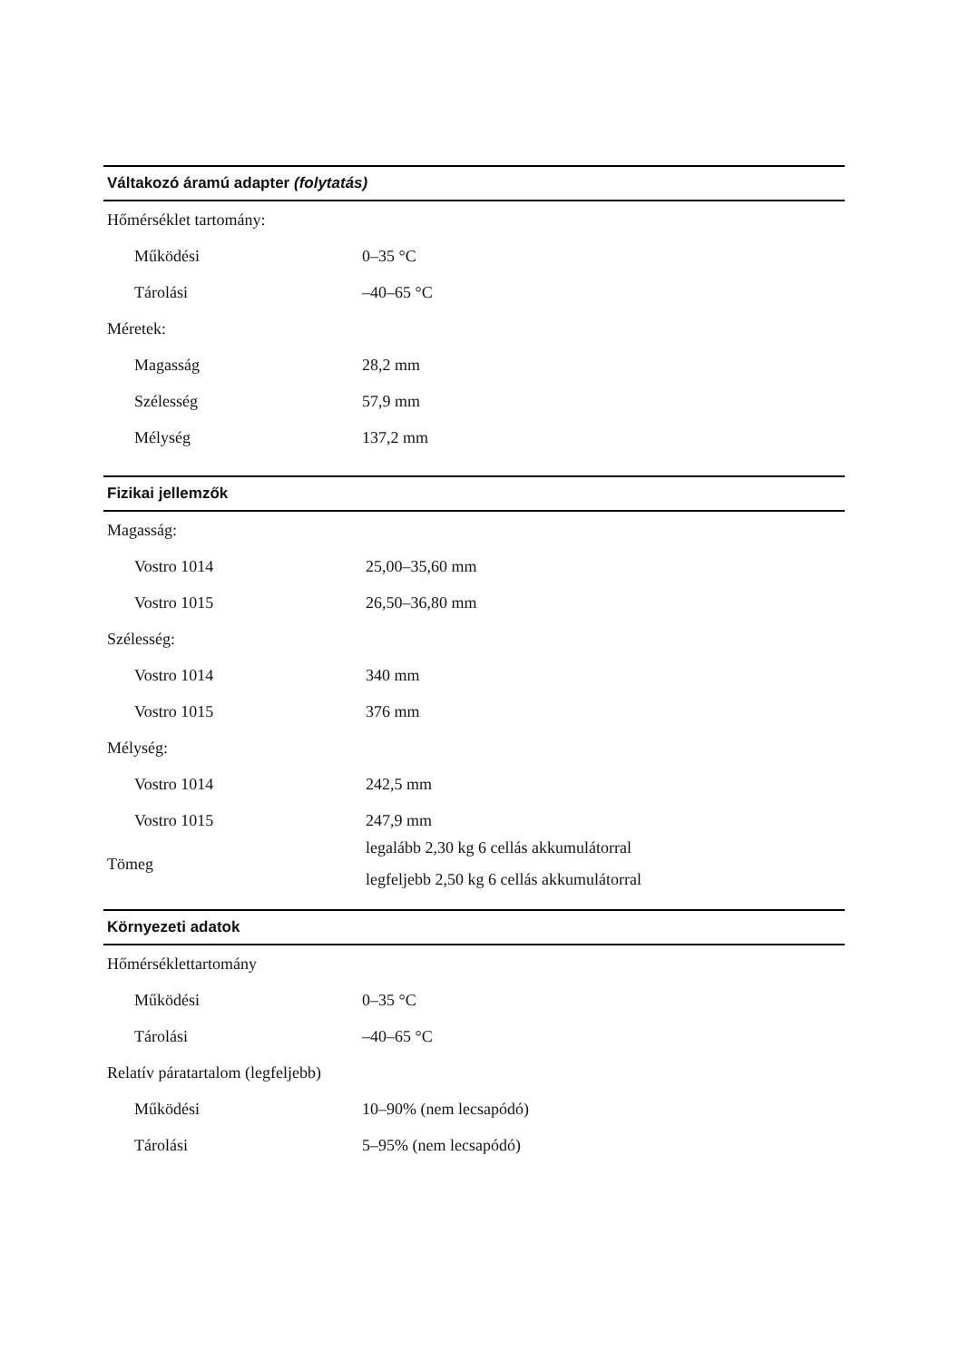| Váltakozó áramú adapter (folytatás) | |
| --- | --- |
| Hőmérséklet tartomány: | |
| Működési | 0–35 °C |
| Tárolási | –40–65 °C |
| Méretek: | |
| Magasság | 28,2 mm |
| Szélesség | 57,9 mm |
| Mélység | 137,2 mm |
| Fizikai jellemzők | |
| --- | --- |
| Magasság: | |
| Vostro 1014 | 25,00–35,60 mm |
| Vostro 1015 | 26,50–36,80 mm |
| Szélesség: | |
| Vostro 1014 | 340 mm |
| Vostro 1015 | 376 mm |
| Mélység: | |
| Vostro 1014 | 242,5 mm |
| Vostro 1015 | 247,9 mm |
| Tömeg | legalább 2,30 kg 6 cellás akkumulátorral legfeljebb 2,50 kg 6 cellás akkumulátorral |
| Környezeti adatok | |
| --- | --- |
| Hőmérséklettartomány | |
| Működési | 0–35 °C |
| Tárolási | –40–65 °C |
| Relatív páratartalom (legfeljebb) | |
| Működési | 10–90% (nem lecsapódó) |
| Tárolási | 5–95% (nem lecsapódó) |